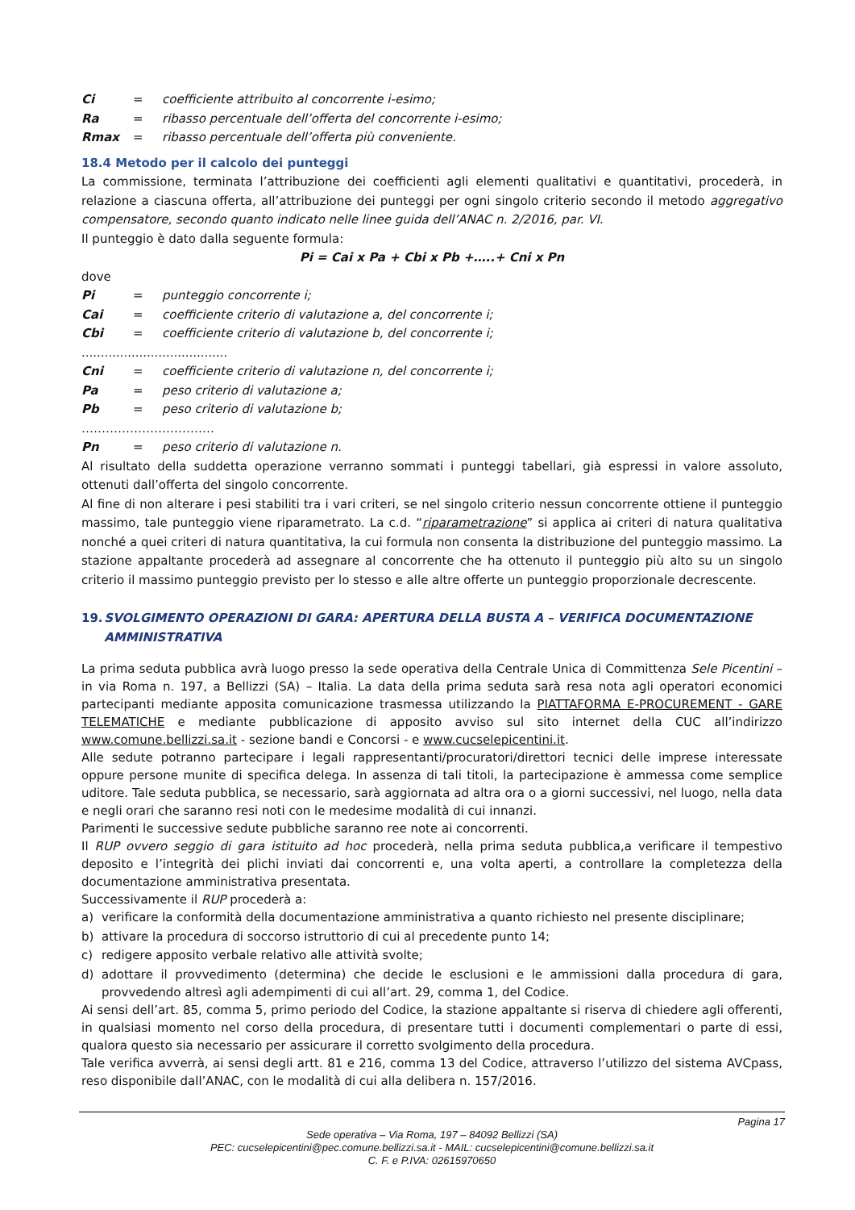Ci = coefficiente attribuito al concorrente i-esimo;
Ra = ribasso percentuale dell’offerta del concorrente i-esimo;
Rmax = ribasso percentuale dell’offerta più conveniente.
18.4 Metodo per il calcolo dei punteggi
La commissione, terminata l’attribuzione dei coefficienti agli elementi qualitativi e quantitativi, procederà, in relazione a ciascuna offerta, all’attribuzione dei punteggi per ogni singolo criterio secondo il metodo aggregativo compensatore, secondo quanto indicato nelle linee guida dell’ANAC n. 2/2016, par. VI.
Il punteggio è dato dalla seguente formula:
Pi = Cai x Pa + Cbi x Pb +…..+ Cni x Pn
dove
Pi = punteggio concorrente i;
Cai = coefficiente criterio di valutazione a, del concorrente i;
Cbi = coefficiente criterio di valutazione b, del concorrente i;
......................................
Cni = coefficiente criterio di valutazione n, del concorrente i;
Pa = peso criterio di valutazione a;
Pb = peso criterio di valutazione b;
……………………………
Pn = peso criterio di valutazione n.
Al risultato della suddetta operazione verranno sommati i punteggi tabellari, già espressi in valore assoluto, ottenuti dall’offerta del singolo concorrente.
Al fine di non alterare i pesi stabiliti tra i vari criteri, se nel singolo criterio nessun concorrente ottiene il punteggio massimo, tale punteggio viene riparametrato. La c.d. “riparametrazione” si applica ai criteri di natura qualitativa nonché a quei criteri di natura quantitativa, la cui formula non consenta la distribuzione del punteggio massimo. La stazione appaltante procederà ad assegnare al concorrente che ha ottenuto il punteggio più alto su un singolo criterio il massimo punteggio previsto per lo stesso e alle altre offerte un punteggio proporzionale decrescente.
19. SVOLGIMENTO OPERAZIONI DI GARA: APERTURA DELLA BUSTA A – VERIFICA DOCUMENTAZIONE AMMINISTRATIVA
La prima seduta pubblica avrà luogo presso la sede operativa della Centrale Unica di Committenza Sele Picentini – in via Roma n. 197, a Bellizzi (SA) – Italia. La data della prima seduta sarà resa nota agli operatori economici partecipanti mediante apposita comunicazione trasmessa utilizzando la PIATTAFORMA E-PROCUREMENT - GARE TELEMATICHE e mediante pubblicazione di apposito avviso sul sito internet della CUC all’indirizzo www.comune.bellizzi.sa.it - sezione bandi e Concorsi - e www.cucselepicentini.it.
Alle sedute potranno partecipare i legali rappresentanti/procuratori/direttori tecnici delle imprese interessate oppure persone munite di specifica delega. In assenza di tali titoli, la partecipazione è ammessa come semplice uditore. Tale seduta pubblica, se necessario, sarà aggiornata ad altra ora o a giorni successivi, nel luogo, nella data e negli orari che saranno resi noti con le medesime modalità di cui innanzi.
Parimenti le successive sedute pubbliche saranno ree note ai concorrenti.
Il RUP ovvero seggio di gara istituito ad hoc procederà, nella prima seduta pubblica,a verificare il tempestivo deposito e l’integrità dei plichi inviati dai concorrenti e, una volta aperti, a controllare la completezza della documentazione amministrativa presentata.
Successivamente il RUP procederà a:
a)
verificare la conformità della documentazione amministrativa a quanto richiesto nel presente disciplinare;
b)
attivare la procedura di soccorso istruttorio di cui al precedente punto 14;
c)
redigere apposito verbale relativo alle attività svolte;
d)
adottare il provvedimento (determina) che decide le esclusioni e le ammissioni dalla procedura di gara, provvedendo altresì agli adempimenti di cui all’art. 29, comma 1, del Codice.
Ai sensi dell’art. 85, comma 5, primo periodo del Codice, la stazione appaltante si riserva di chiedere agli offerenti, in qualsiasi momento nel corso della procedura, di presentare tutti i documenti complementari o parte di essi, qualora questo sia necessario per assicurare il corretto svolgimento della procedura.
Tale verifica avverrà, ai sensi degli artt. 81 e 216, comma 13 del Codice, attraverso l’utilizzo del sistema AVCpass, reso disponibile dall’ANAC, con le modalità di cui alla delibera n. 157/2016.
Pagina 17
Sede operativa – Via Roma, 197 – 84092 Bellizzi (SA)
PEC: cucselepicentini@pec.comune.bellizzi.sa.it - MAIL: cucselepicentini@comune.bellizzi.sa.it
C. F. e P.IVA: 02615970650